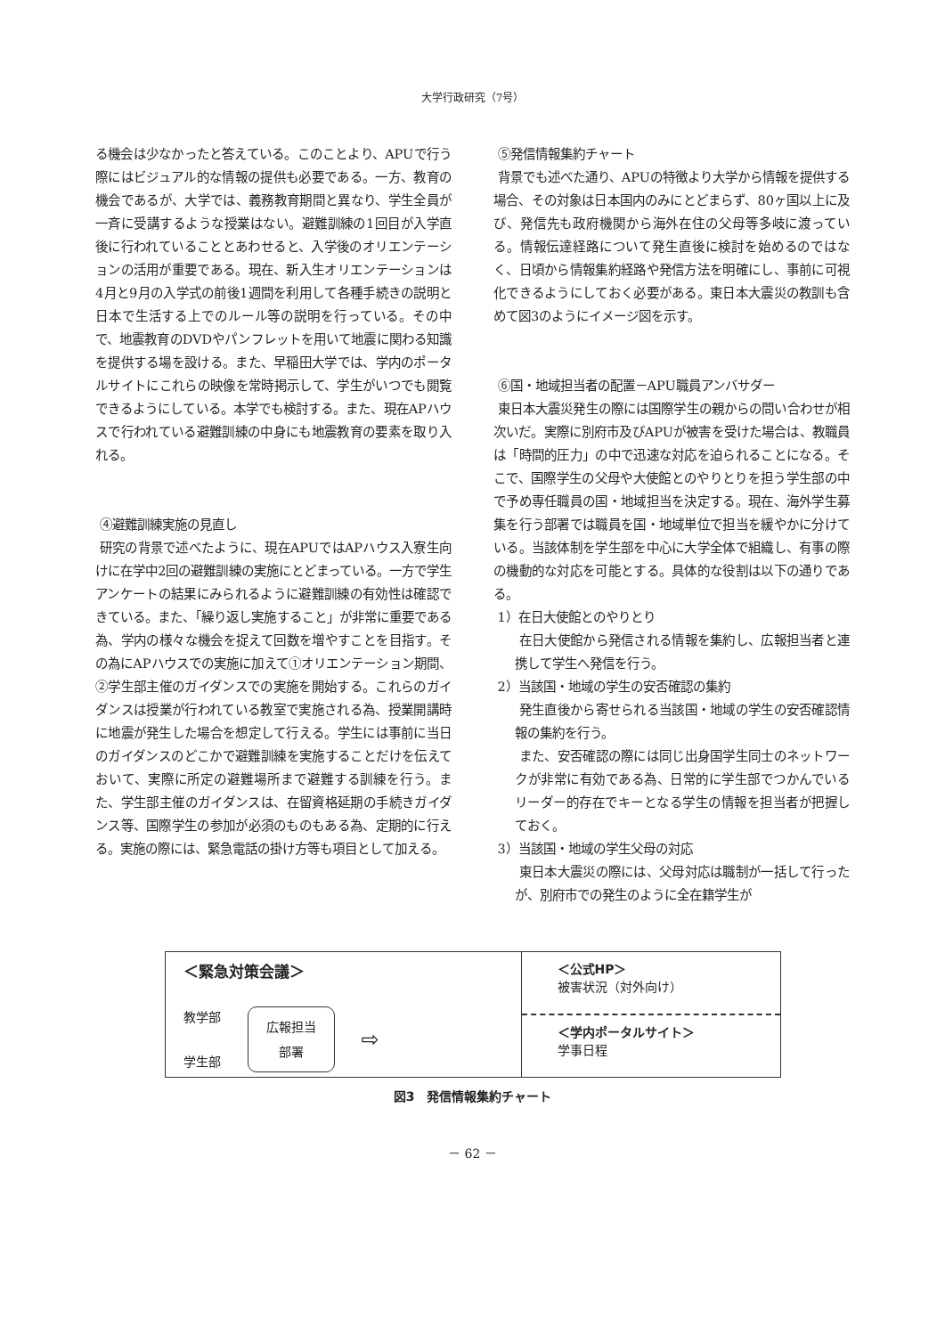大学行政研究（7号）
る機会は少なかったと答えている。このことより、APUで行う際にはビジュアル的な情報の提供も必要である。一方、教育の機会であるが、大学では、義務教育期間と異なり、学生全員が一斉に受講するような授業はない。避難訓練の1回目が入学直後に行われていることとあわせると、入学後のオリエンテーションの活用が重要である。現在、新入生オリエンテーションは4月と9月の入学式の前後1週間を利用して各種手続きの説明と日本で生活する上でのルール等の説明を行っている。その中で、地震教育のDVDやパンフレットを用いて地震に関わる知識を提供する場を設ける。また、早稲田大学では、学内のポータルサイトにこれらの映像を常時掲示して、学生がいつでも閲覧できるようにしている。本学でも検討する。また、現在APハウスで行われている避難訓練の中身にも地震教育の要素を取り入れる。
④避難訓練実施の見直し
研究の背景で述べたように、現在APUではAPハウス入寮生向けに在学中2回の避難訓練の実施にとどまっている。一方で学生アンケートの結果にみられるように避難訓練の有効性は確認できている。また、「繰り返し実施すること」が非常に重要である為、学内の様々な機会を捉えて回数を増やすことを目指す。その為にAPハウスでの実施に加えて①オリエンテーション期間、②学生部主催のガイダンスでの実施を開始する。これらのガイダンスは授業が行われている教室で実施される為、授業開講時に地震が発生した場合を想定して行える。学生には事前に当日のガイダンスのどこかで避難訓練を実施することだけを伝えておいて、実際に所定の避難場所まで避難する訓練を行う。また、学生部主催のガイダンスは、在留資格延期の手続きガイダンス等、国際学生の参加が必須のものもある為、定期的に行える。実施の際には、緊急電話の掛け方等も項目として加える。
⑤発信情報集約チャート
背景でも述べた通り、APUの特徴より大学から情報を提供する場合、その対象は日本国内のみにとどまらず、80ヶ国以上に及び、発信先も政府機関から海外在住の父母等多岐に渡っている。情報伝達経路について発生直後に検討を始めるのではなく、日頃から情報集約経路や発信方法を明確にし、事前に可視化できるようにしておく必要がある。東日本大震災の教訓も含めて図3のようにイメージ図を示す。
⑥国・地域担当者の配置－APU職員アンバサダー
東日本大震災発生の際には国際学生の親からの問い合わせが相次いだ。実際に別府市及びAPUが被害を受けた場合は、教職員は「時間的圧力」の中で迅速な対応を迫られることになる。そこで、国際学生の父母や大使館とのやりとりを担う学生部の中で予め専任職員の国・地域担当を決定する。現在、海外学生募集を行う部署では職員を国・地域単位で担当を緩やかに分けている。当該体制を学生部を中心に大学全体で組織し、有事の際の機動的な対応を可能とする。具体的な役割は以下の通りである。
1）在日大使館とのやりとり
在日大使館から発信される情報を集約し、広報担当者と連携して学生へ発信を行う。
2）当該国・地域の学生の安否確認の集約
発生直後から寄せられる当該国・地域の学生の安否確認情報の集約を行う。
また、安否確認の際には同じ出身国学生同士のネットワークが非常に有効である為、日常的に学生部でつかんでいるリーダー的存在でキーとなる学生の情報を担当者が把握しておく。
3）当該国・地域の学生父母の対応
東日本大震災の際には、父母対応は職制が一括して行ったが、別府市での発生のように全在籍学生が
＜緊急対策会議＞
教学部
学生部
広報担当
部署
⇨
＜公式HP＞
被害状況（対外向け）
＜学内ポータルサイト＞
学事日程
図3　発信情報集約チャート
－ 62 －